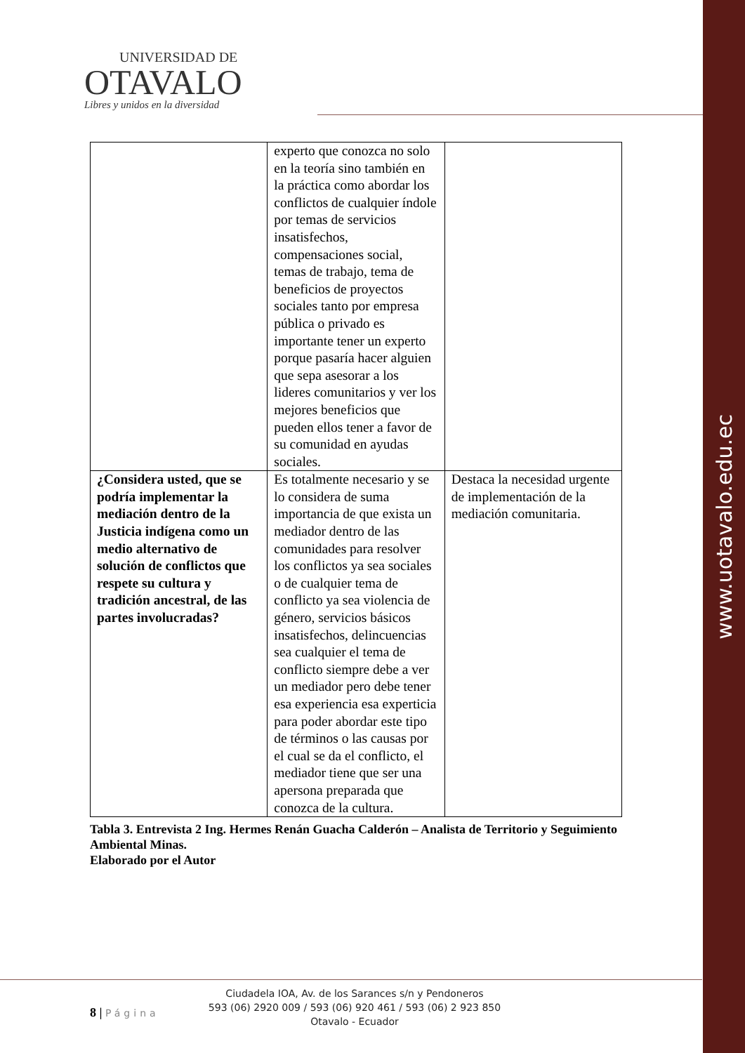www.uotavalo.edu.ec
UNIVERSIDAD DE
OTAVALO
Libres y unidos en la diversidad
| | experto que conozca no solo en la teoría sino también en la práctica como abordar los conflictos de cualquier índole por temas de servicios insatisfechos, compensaciones social, temas de trabajo, tema de beneficios de proyectos sociales tanto por empresa pública o privado es importante tener un experto porque pasaría hacer alguien que sepa asesorar a los lideres comunitarios y ver los mejores beneficios que pueden ellos tener a favor de su comunidad en ayudas sociales. | |
| ¿Considera usted, que se podría implementar la mediación dentro de la Justicia indígena como un medio alternativo de solución de conflictos que respete su cultura y tradición ancestral, de las partes involucradas? | Es totalmente necesario y se lo considera de suma importancia de que exista un mediador dentro de las comunidades para resolver los conflictos ya sea sociales o de cualquier tema de conflicto ya sea violencia de género, servicios básicos insatisfechos, delincuencias sea cualquier el tema de conflicto siempre debe a ver un mediador pero debe tener esa experiencia esa experticia para poder abordar este tipo de términos o las causas por el cual se da el conflicto, el mediador tiene que ser una apersona preparada que conozca de la cultura. | Destaca la necesidad urgente de implementación de la mediación comunitaria. |
Tabla 3. Entrevista 2 Ing. Hermes Renán Guacha Calderón – Analista de Territorio y Seguimiento Ambiental Minas.
Elaborado por el Autor
Ciudadela IOA, Av. de los Sarances s/n y Pendoneros
593 (06) 2920 009 / 593 (06) 920 461 / 593 (06) 2 923 850
Otavalo - Ecuador
8 | Página